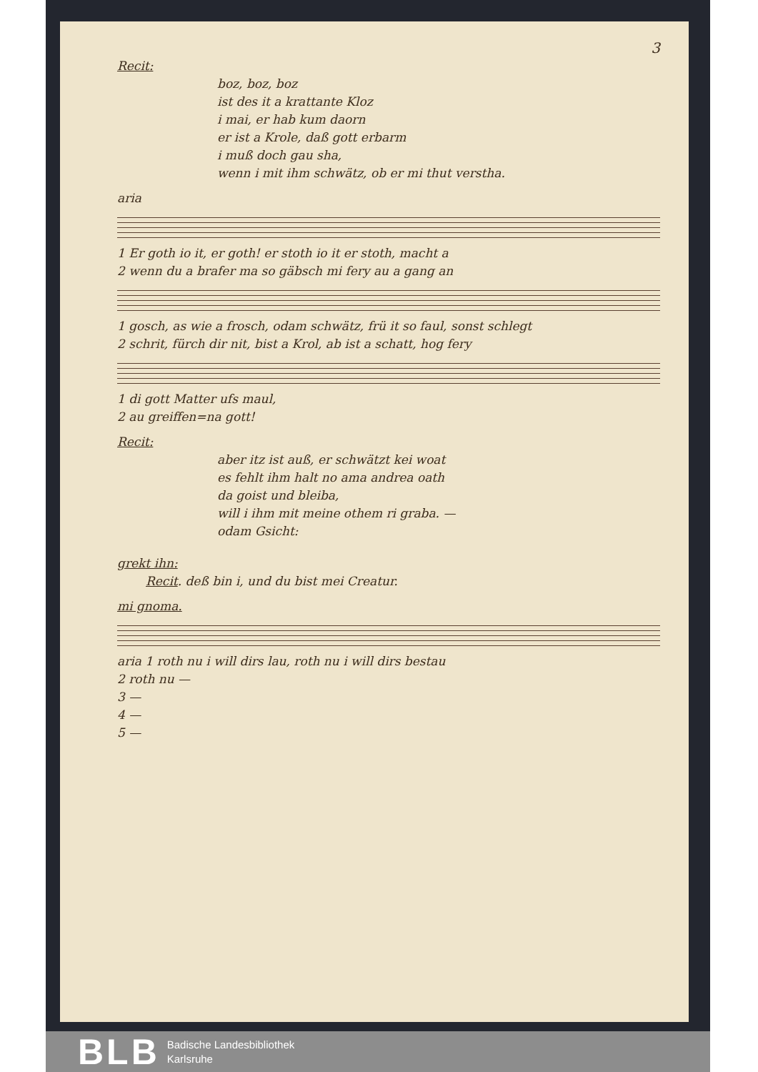3
Recit:
boz, boz, boz
ist des it a krattante Kloz
i mai, er hab kum daorn
er ist a Krole, daß gott erbarm
i muß doch gau sha,
wenn i mit ihm schwätz, ob er mi thut verstha.
aria
1 Er goth io it, er goth! er stoth io it er stoth, macht a
2 wenn du a brafer ma so gäbsch mi fery au a gang an
1 gosch, as wie a frosch, odam schwätz, frü it so faul, sonst schlegt
2 schrit, fürch dir nit, bist a Krol, ab ist a schatt, hog fery
1 di gott Matter ufs maul,
2 au greiffen=na gott!
Recit:
aber itz ist auß, er schwätzt kei woat
es fehlt ihm halt no ama andrea oath
da goist und bleiba,
will i ihm mit meine othem ri graba. —
odam Gsicht:
grekt ihn:
Recit. deß bin i, und du bist mei Creatur.
mi gnoma.
aria 1 roth nu i will dirs lau, roth nu i will dirs bestau
2 roth nu —
3 —
4 —
5 —
BLB Badische Landesbibliothek
Karlsruhe